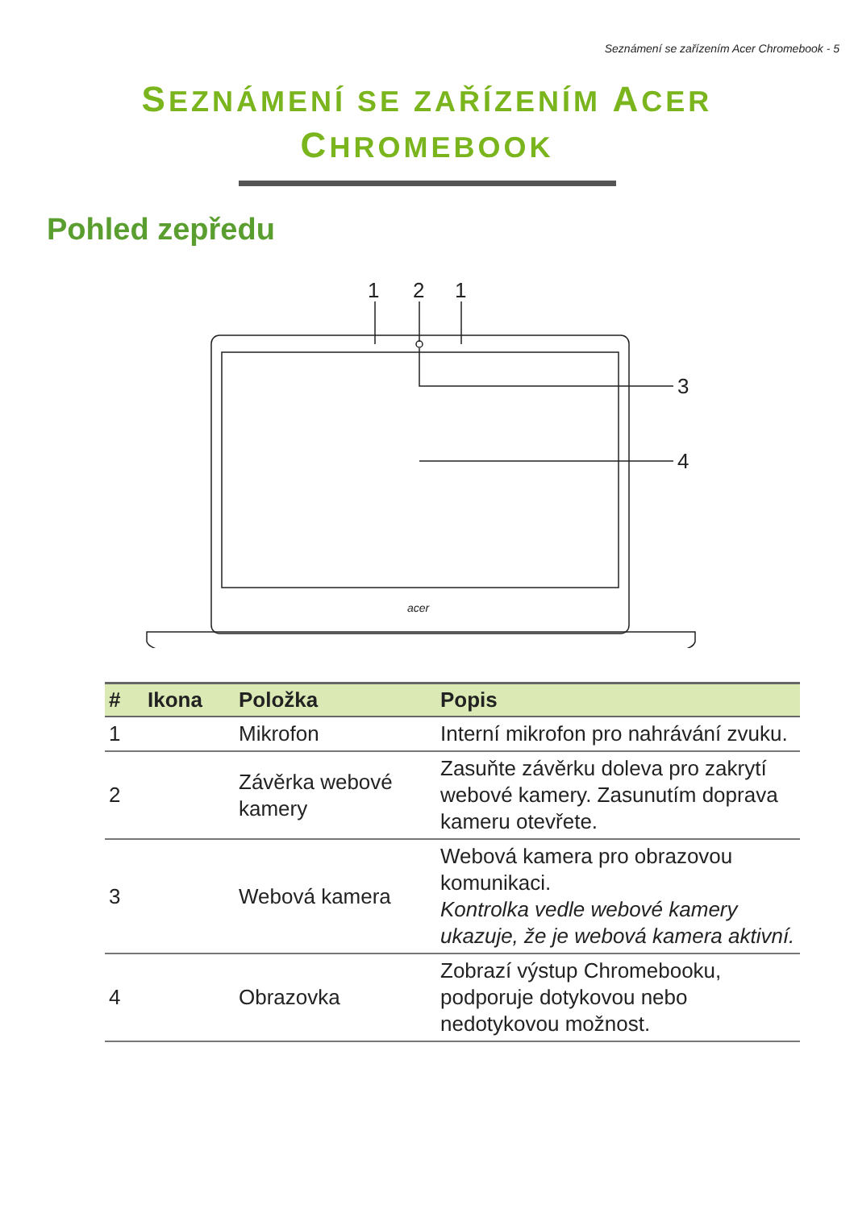Seznámení se zařízením Acer Chromebook - 5
SEZNÁMENÍ SE ZAŘÍZENÍM ACER
CHROMEBOOK
Pohled zepředu
1
2
1
3
4
acer
| # | Ikona | Položka | Popis |
| --- | --- | --- | --- |
| 1 | | Mikrofon | Interní mikrofon pro nahrávání zvuku. |
| 2 | | Závěrka webové kamery | Zasuňte závěrku doleva pro zakrytí webové kamery. Zasunutím doprava kameru otevřete. |
| 3 | | Webová kamera | Webová kamera pro obrazovou komunikaci. Kontrolka vedle webové kamery ukazuje, že je webová kamera aktivní. |
| 4 | | Obrazovka | Zobrazí výstup Chromebooku, podporuje dotykovou nebo nedotykovou možnost. |